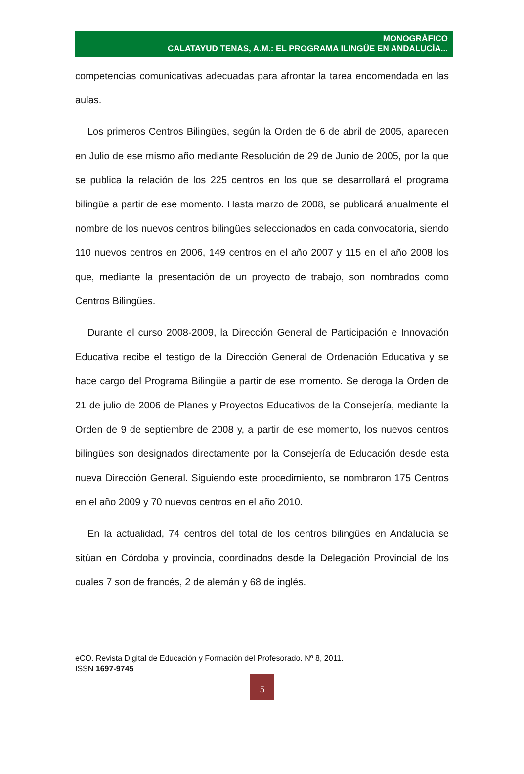MONOGRÁFICO
CALATAYUD TENAS, A.M.: EL PROGRAMA ILINGÜE EN ANDALUCÍA...
competencias comunicativas adecuadas para afrontar la tarea encomendada en las aulas.
Los primeros Centros Bilingües, según la Orden de 6 de abril de 2005, aparecen en Julio de ese mismo año mediante Resolución de 29 de Junio de 2005, por la que se publica la relación de los 225 centros en los que se desarrollará el programa bilingüe a partir de ese momento. Hasta marzo de 2008, se publicará anualmente el nombre de los nuevos centros bilingües seleccionados en cada convocatoria, siendo 110 nuevos centros en 2006, 149 centros en el año 2007 y 115 en el año 2008 los que, mediante la presentación de un proyecto de trabajo, son nombrados como Centros Bilingües.
Durante el curso 2008-2009, la Dirección General de Participación e Innovación Educativa recibe el testigo de la Dirección General de Ordenación Educativa y se hace cargo del Programa Bilingüe a partir de ese momento. Se deroga la Orden de 21 de julio de 2006 de Planes y Proyectos Educativos de la Consejería, mediante la Orden de 9 de septiembre de 2008 y, a partir de ese momento, los nuevos centros bilingües son designados directamente por la Consejería de Educación desde esta nueva Dirección General. Siguiendo este procedimiento, se nombraron 175 Centros en el año 2009 y 70 nuevos centros en el año 2010.
En la actualidad, 74 centros del total de los centros bilingües en Andalucía se sitúan en Córdoba y provincia, coordinados desde la Delegación Provincial de los cuales 7 son de francés, 2 de alemán y 68 de inglés.
eCO. Revista Digital de Educación y Formación del Profesorado. Nº 8, 2011.
ISSN 1697-9745
5